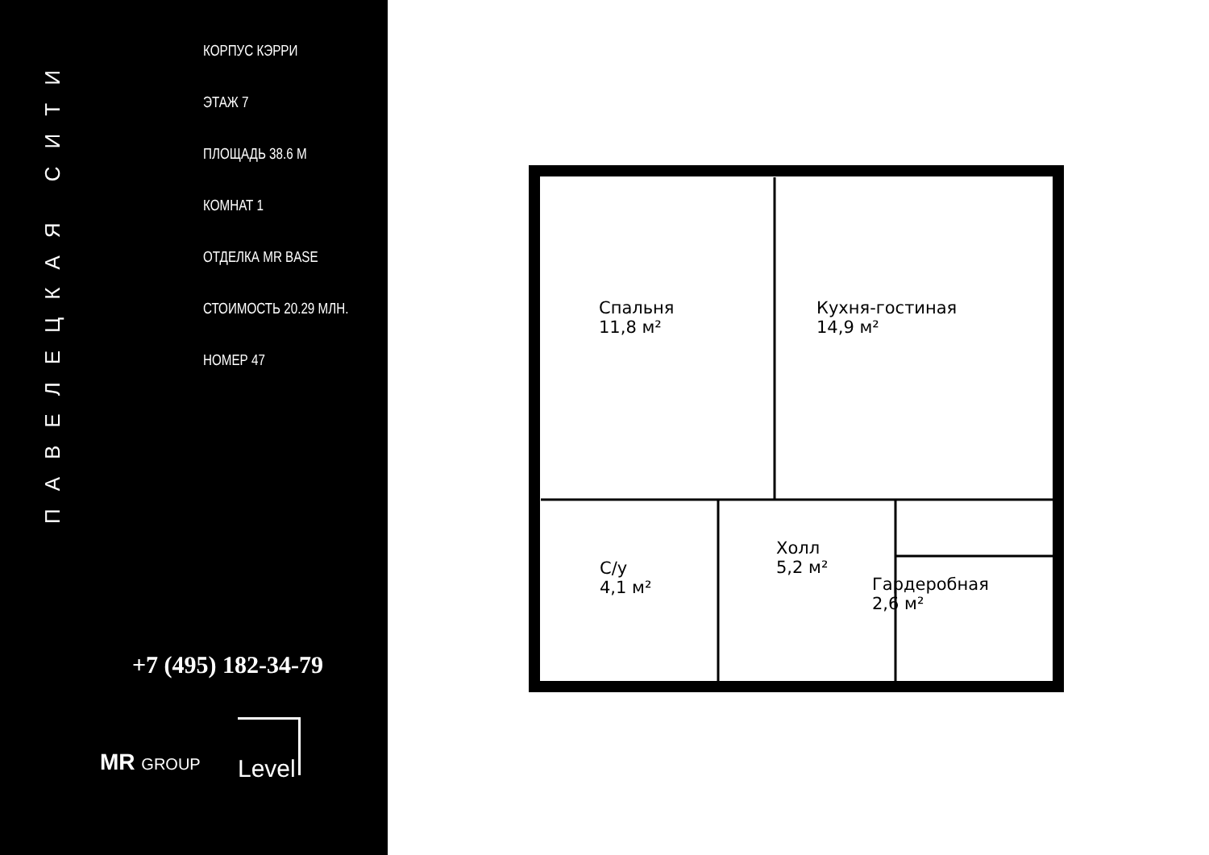ПАВЕЛЕЦКАЯ СИТИ
КОРПУС КЭРРИ
ЭТАЖ 7
ПЛОЩАДЬ 38.6 М
КОМНАТ 1
ОТДЕЛКА MR BASE
СТОИМОСТЬ 20.29 МЛН.
НОМЕР 47
+7 (495) 182-34-79
MR GROUP
Level
Спальня
11,8 м²
Кухня-гостиная
14,9 м²
С/у
4,1 м²
Холл
5,2 м²
Гардеробная
2,6 м²